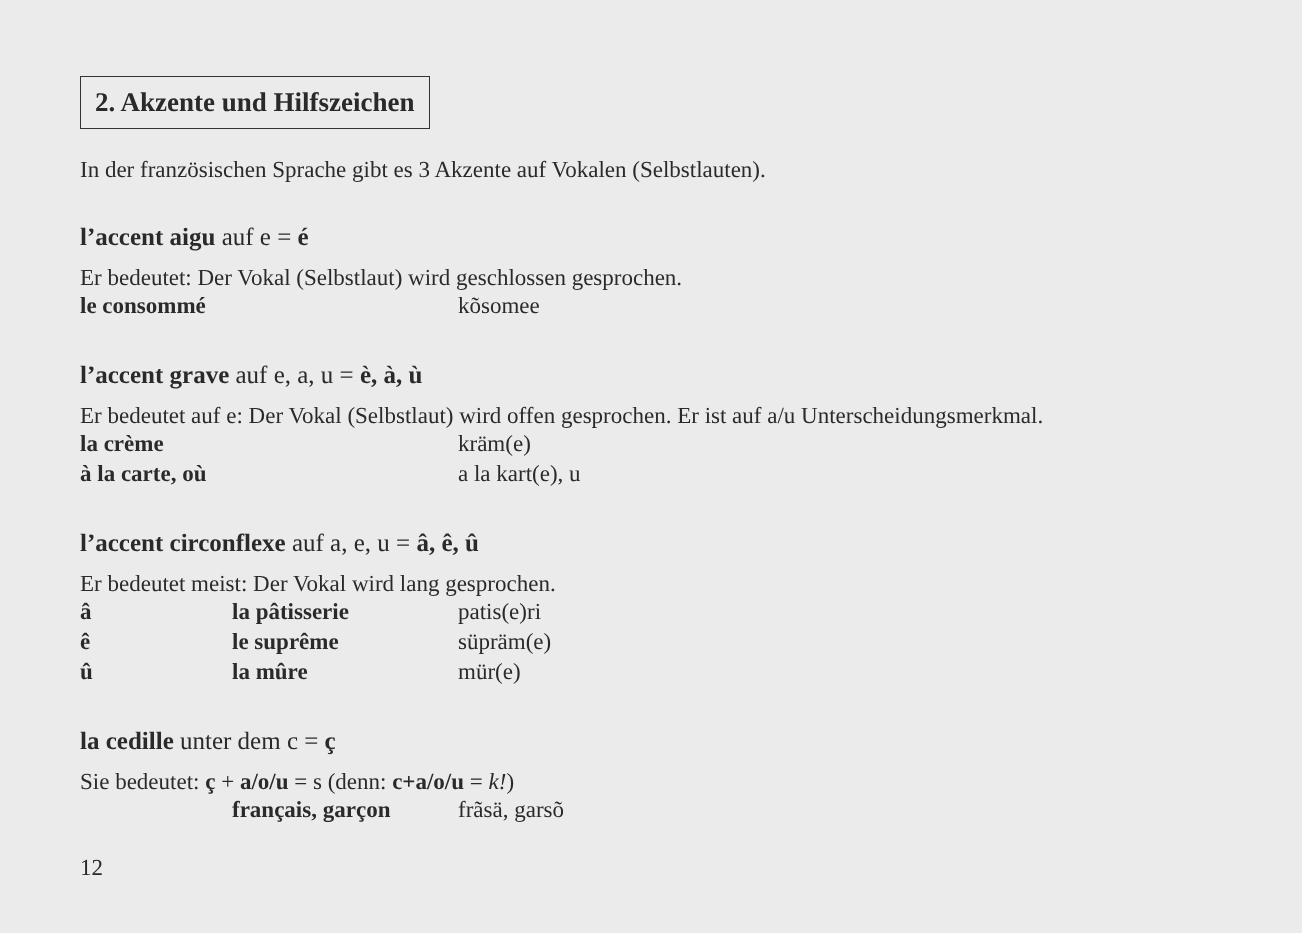2. Akzente und Hilfszeichen
In der französischen Sprache gibt es 3 Akzente auf Vokalen (Selbstlauten).
l’accent aigu auf e = é
Er bedeutet: Der Vokal (Selbstlaut) wird geschlossen gesprochen.
le consommé kõsomee
l’accent grave auf e, a, u = è, à, ù
Er bedeutet auf e: Der Vokal (Selbstlaut) wird offen gesprochen. Er ist auf a/u Unterscheidungsmerkmal.
la crème kräm(e)
à la carte, où a la kart(e), u
l’accent circonflexe auf a, e, u = â, ê, û
Er bedeutet meist: Der Vokal wird lang gesprochen.
â la pâtisserie patis(e)ri
ê le suprême süpräm(e)
û la mûre mür(e)
la cedille unter dem c = ç
Sie bedeutet: ç + a/o/u = s (denn: c+a/o/u = k!)
français, garçon frãsä, garsõ
12